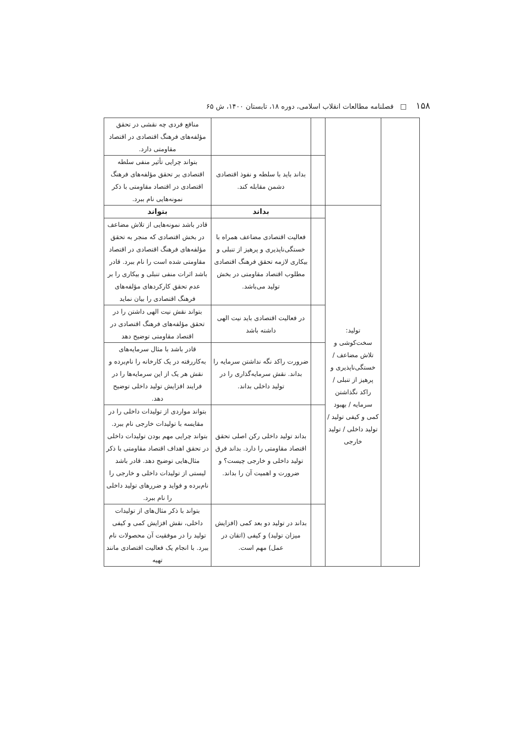۱۵۸ □ فصلنامه مطالعات انقلاب اسلامی، دوره ۱۸، تابستان ۱۴۰۰، ش ۶۵
| | | | | منافع فردی چه نقشی در تحقق مؤلفه‌های فرهنگ اقتصادی در اقتصاد مقاومتی دارد. |
| | | | بداند باید با سلطه و نفوذ اقتصادی دشمن مقابله کند. | بتواند چرایی تأثیر منفی سلطه اقتصادی بر تحقق مؤلفه‌های فرهنگ اقتصادی در اقتصاد مقاومتی با ذکر نمونه‌هایی نام ببرد. |
| | تولید: سخت‌کوشی و تلاش مضاعف / خستگی‌ناپذیری و پرهیز از تنبلی / راکد نگذاشتن سرمایه / بهبود کمی و کیفی تولید / تولید داخلی / تولید خارجی | | بداند | بتواند |
| | | | فعالیت اقتصادی مضاعف همراه با خستگی‌ناپذیری و پرهیز از تنبلی و بیکاری لازمه تحقق فرهنگ اقتصادی مطلوب اقتصاد مقاومتی در بخش تولید می‌باشد. | قادر باشد نمونه‌هایی از تلاش مضاعف در بخش اقتصادی که منجر به تحقق مؤلفه‌های فرهنگ اقتصادی در اقتصاد مقاومتی شده است را نام ببرد. قادر باشد اثرات منفی تنبلی و بیکاری را بر عدم تحقق کارکردهای مؤلفه‌های فرهنگ اقتصادی را بیان نماید |
| | | | در فعالیت اقتصادی باید نیت الهی داشته باشد | بتواند نقش نیت الهی داشتن را در تحقق مؤلفه‌های فرهنگ اقتصادی در اقتصاد مقاومتی توضیح دهد |
| | | | ضرورت راکد نگه نداشتن سرمایه را بداند. نقش سرمایه‌گذاری را در تولید داخلی بداند. | قادر باشد با مثال سرمایه‌های به‌کاررفته در یک کارخانه را نام‌برده و نقش هر یک از این سرمایه‌ها را در فرایند افزایش تولید داخلی توضیح دهد. |
| | | | بداند تولید داخلی رکن اصلی تحقق اقتصاد مقاومتی را دارد. بداند فرق تولید داخلی و خارجی چیست؟ و ضرورت و اهمیت آن را بداند. | بتواند مواردی از تولیدات داخلی را در مقایسه با تولیدات خارجی نام ببرد. بتواند چرایی مهم بودن تولیدات داخلی در تحقق اهداف اقتصاد مقاومتی با ذکر مثال‌هایی توضیح دهد. قادر باشد لیستی از تولیدات داخلی و خارجی را نام‌برده و فواید و ضررهای تولید داخلی را نام ببرد. |
| | | | بداند در تولید دو بعد کمی (افزایش میزان تولید) و کیفی (اتقان در عمل) مهم است. | بتواند با ذکر مثال‌های از تولیدات داخلی، نقش افزایش کمی و کیفی تولید را در موفقیت آن محصولات نام ببرد. با انجام یک فعالیت اقتصادی مانند تهیه |